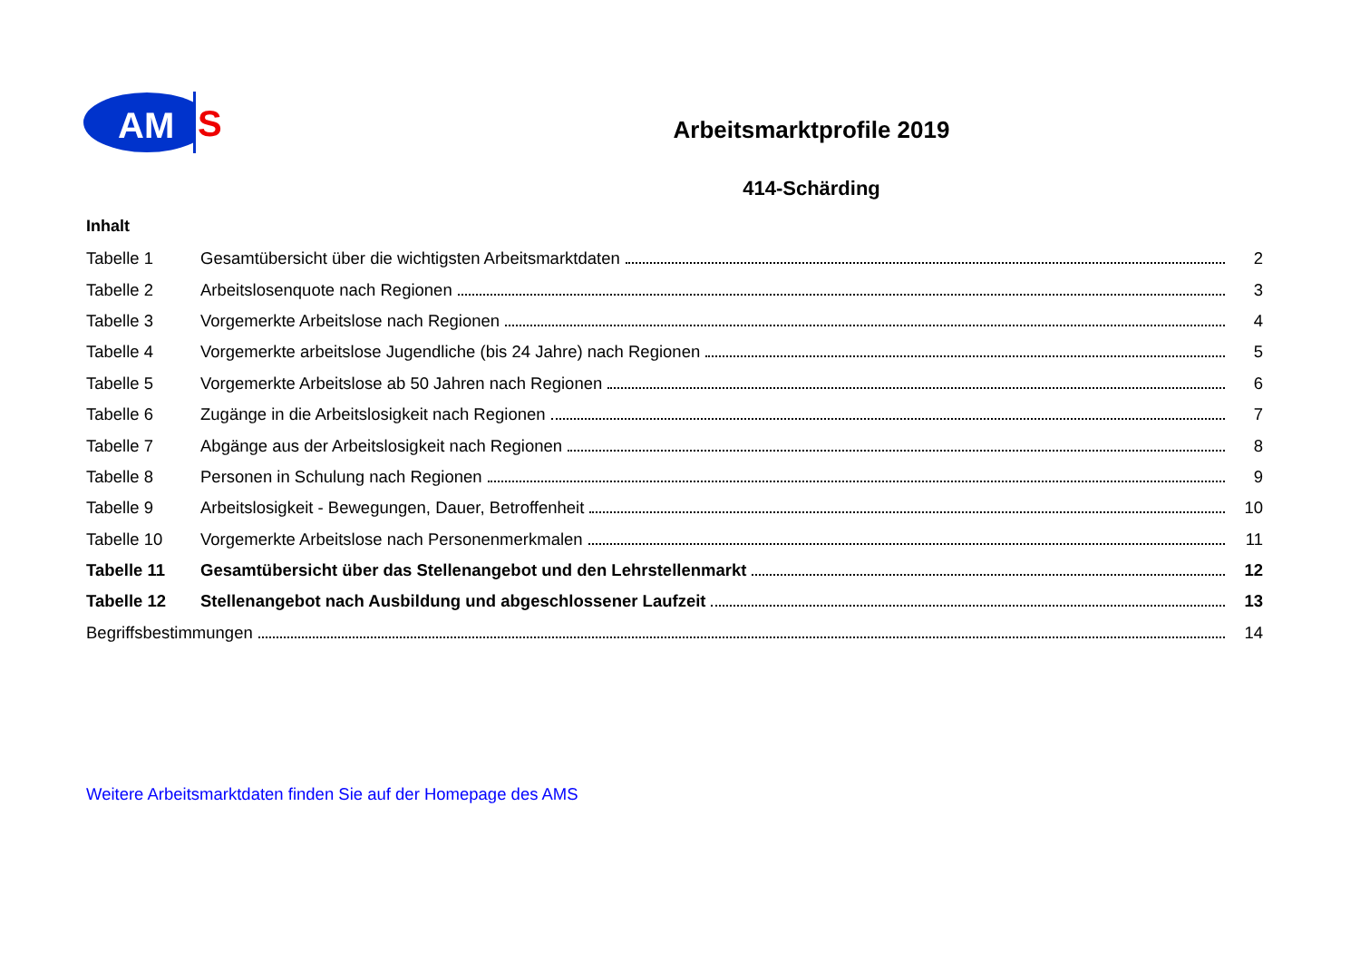AM
S
Arbeitsmarktprofile 2019
414-Schärding
Inhalt
Tabelle 1 Gesamtübersicht über die wichtigsten Arbeitsmarktdaten 2
Tabelle 2 Arbeitslosenquote nach Regionen 3
Tabelle 3 Vorgemerkte Arbeitslose nach Regionen 4
Tabelle 4 Vorgemerkte arbeitslose Jugendliche (bis 24 Jahre) nach Regionen 5
Tabelle 5 Vorgemerkte Arbeitslose ab 50 Jahren nach Regionen 6
Tabelle 6 Zugänge in die Arbeitslosigkeit nach Regionen 7
Tabelle 7 Abgänge aus der Arbeitslosigkeit nach Regionen 8
Tabelle 8 Personen in Schulung nach Regionen 9
Tabelle 9 Arbeitslosigkeit - Bewegungen, Dauer, Betroffenheit 10
Tabelle 10 Vorgemerkte Arbeitslose nach Personenmerkmalen 11
Tabelle 11 Gesamtübersicht über das Stellenangebot und den Lehrstellenmarkt 12
Tabelle 12 Stellenangebot nach Ausbildung und abgeschlossener Laufzeit 13
Begriffsbestimmungen 14
Weitere Arbeitsmarktdaten finden Sie auf der Homepage des AMS